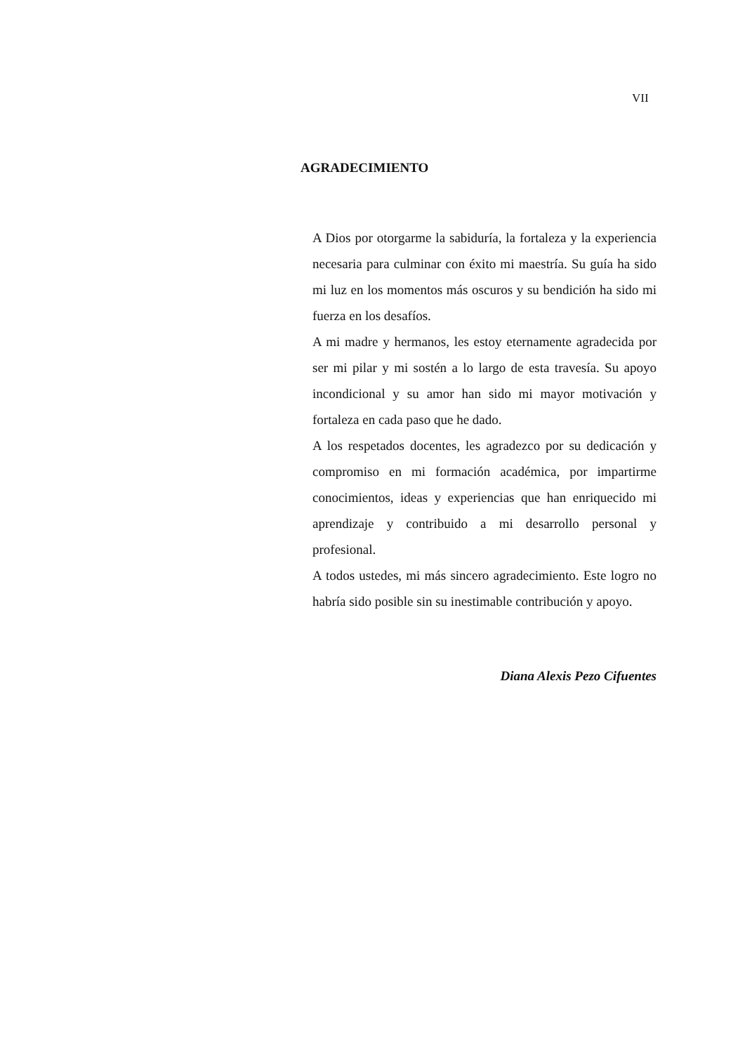VII
AGRADECIMIENTO
A Dios por otorgarme la sabiduría, la fortaleza y la experiencia necesaria para culminar con éxito mi maestría. Su guía ha sido mi luz en los momentos más oscuros y su bendición ha sido mi fuerza en los desafíos.
A mi madre y hermanos, les estoy eternamente agradecida por ser mi pilar y mi sostén a lo largo de esta travesía. Su apoyo incondicional y su amor han sido mi mayor motivación y fortaleza en cada paso que he dado.
A los respetados docentes, les agradezco por su dedicación y compromiso en mi formación académica, por impartirme conocimientos, ideas y experiencias que han enriquecido mi aprendizaje y contribuido a mi desarrollo personal y profesional.
A todos ustedes, mi más sincero agradecimiento. Este logro no habría sido posible sin su inestimable contribución y apoyo.
Diana Alexis Pezo Cifuentes